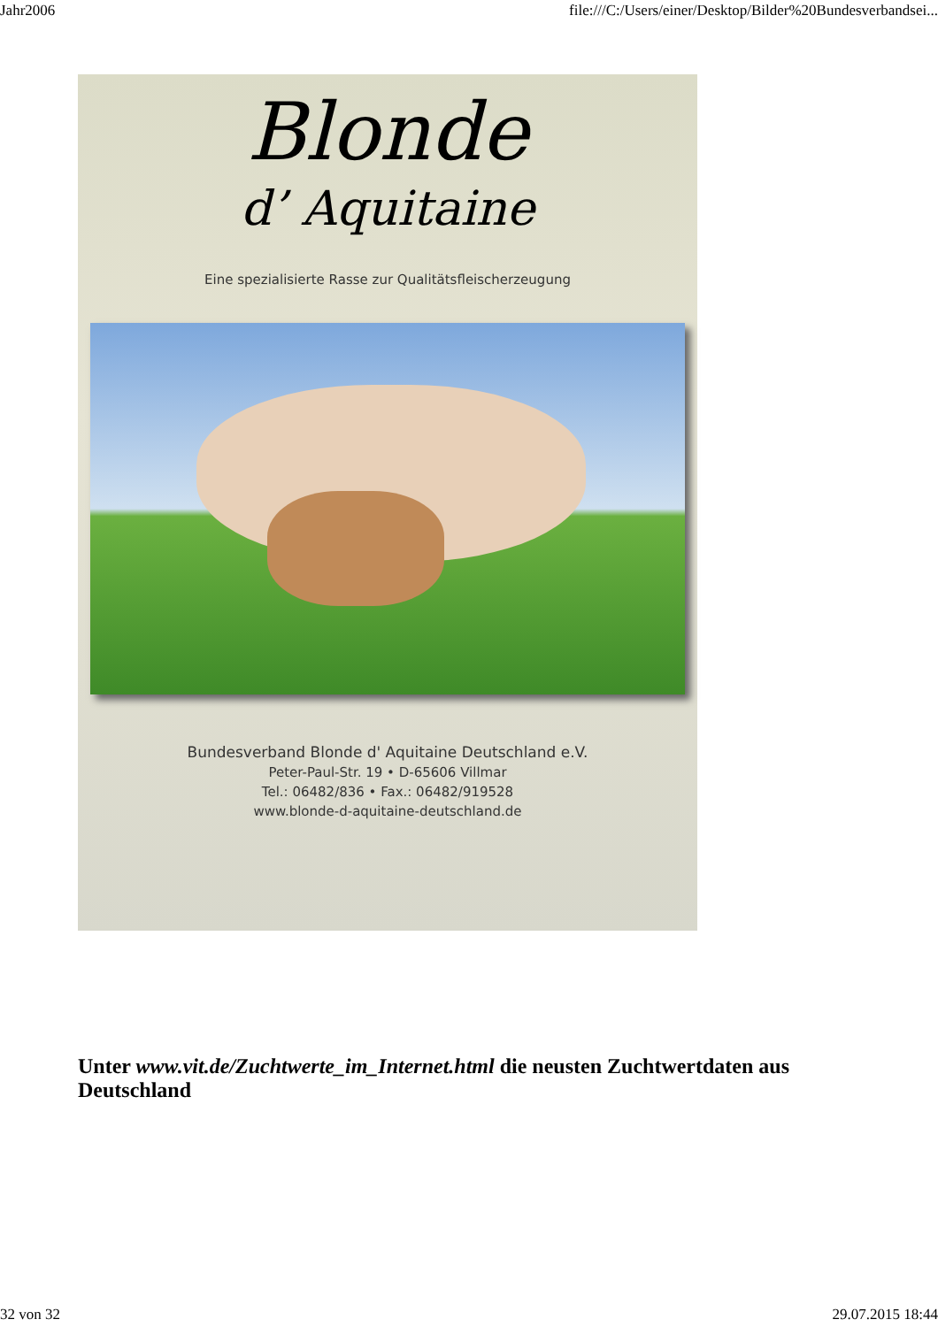Jahr2006 file:///C:/Users/einer/Desktop/Bilder%20Bundesverbandsei...
Blonde
d’ Aquitaine
Eine spezialisierte Rasse zur Qualitätsfleischerzeugung
Bundesverband Blonde d' Aquitaine Deutschland e.V.
Peter-Paul-Str. 19 • D-65606 Villmar
Tel.: 06482/836 • Fax.: 06482/919528
www.blonde-d-aquitaine-deutschland.de
Unter www.vit.de/Zuchtwerte_im_Internet.html die neusten Zuchtwertdaten aus Deutschland
32 von 32 29.07.2015 18:44